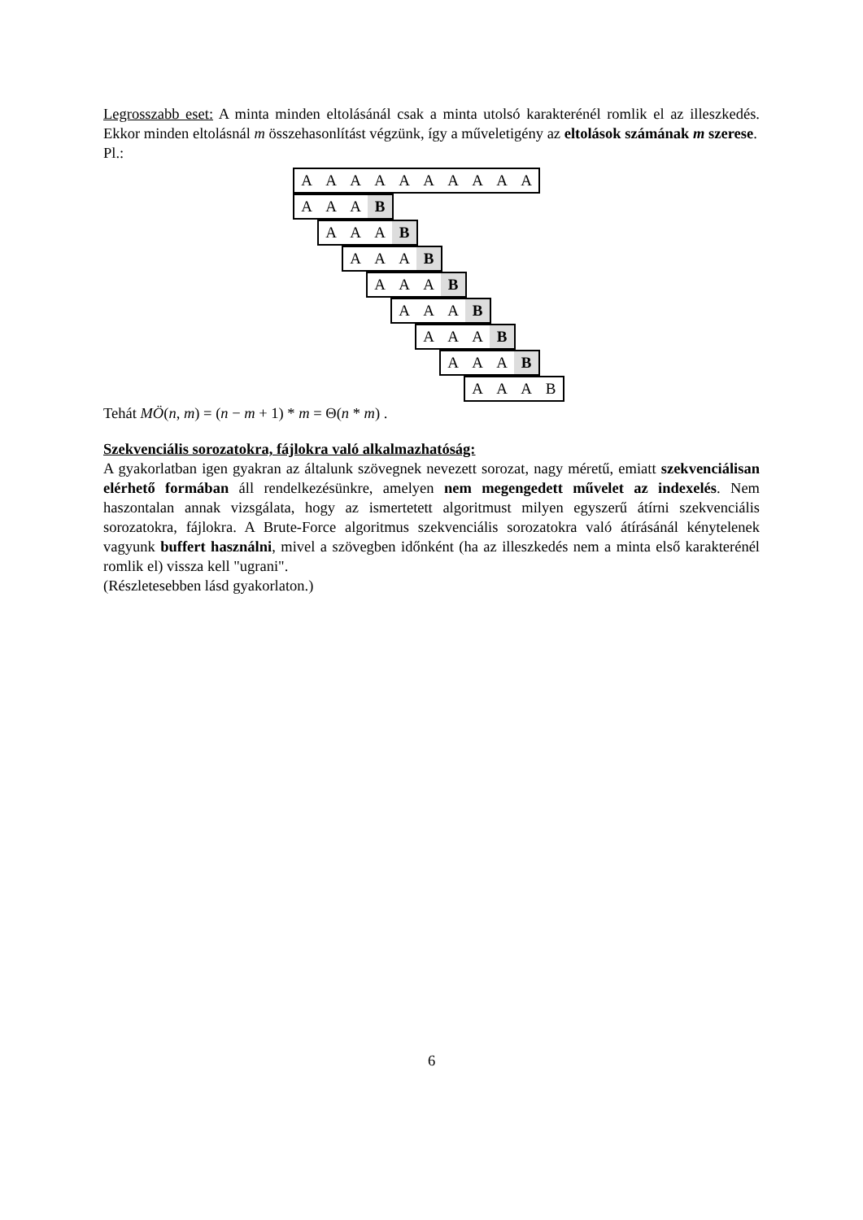Legrosszabb eset: A minta minden eltolásánál csak a minta utolsó karakterénél romlik el az illeszkedés. Ekkor minden eltolásnál m összehasonlítást végzünk, így a műveletigény az eltolások számának m szerese.
Pl.:
AAAAAAAAAA
AAA B
AAA B
AAA B
AAA B
AAA B
AAA B
AAA B
AAAB
Tehát MÖ(n, m) = (n − m + 1) * m = Θ(n * m) .
Szekvenciális sorozatokra, fájlokra való alkalmazhatóság:
A gyakorlatban igen gyakran az általunk szövegnek nevezett sorozat, nagy méretű, emiatt szekvenciálisan elérhető formában áll rendelkezésünkre, amelyen nem megengedett művelet az indexelés. Nem haszontalan annak vizsgálata, hogy az ismertetett algoritmust milyen egyszerű átírni szekvenciális sorozatokra, fájlokra. A Brute-Force algoritmus szekvenciális sorozatokra való átírásánál kénytelenek vagyunk buffert használni, mivel a szövegben időnként (ha az illeszkedés nem a minta első karakterénél romlik el) vissza kell "ugrani".
(Részletesebben lásd gyakorlaton.)
6